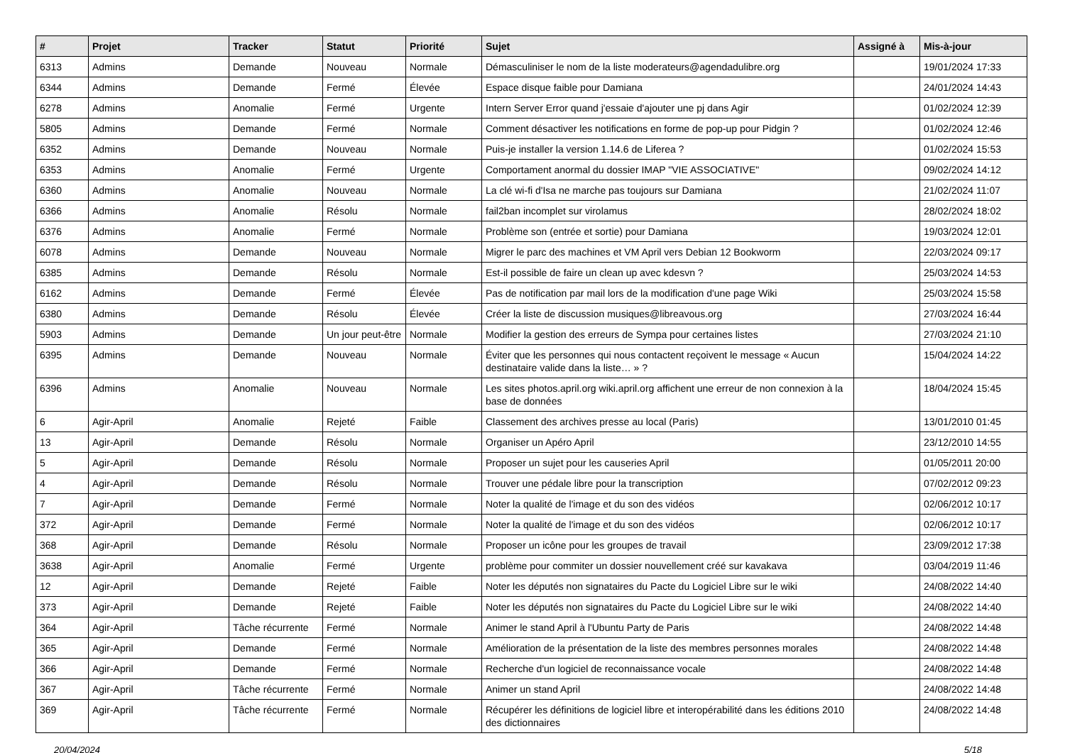| # | Projet | Tracker | Statut | Priorité | Sujet | Assigné à | Mis-à-jour |
| --- | --- | --- | --- | --- | --- | --- | --- |
| 6313 | Admins | Demande | Nouveau | Normale | Démasculiniser le nom de la liste moderateurs@agendadulibre.org | | 19/01/2024 17:33 |
| 6344 | Admins | Demande | Fermé | Élevée | Espace disque faible pour Damiana | | 24/01/2024 14:43 |
| 6278 | Admins | Anomalie | Fermé | Urgente | Intern Server Error quand j'essaie d'ajouter une pj dans Agir | | 01/02/2024 12:39 |
| 5805 | Admins | Demande | Fermé | Normale | Comment désactiver les notifications en forme de pop-up pour Pidgin ? | | 01/02/2024 12:46 |
| 6352 | Admins | Demande | Nouveau | Normale | Puis-je installer la version 1.14.6 de Liferea ? | | 01/02/2024 15:53 |
| 6353 | Admins | Anomalie | Fermé | Urgente | Comportament anormal du dossier IMAP "VIE ASSOCIATIVE" | | 09/02/2024 14:12 |
| 6360 | Admins | Anomalie | Nouveau | Normale | La clé wi-fi d'Isa ne marche pas toujours sur Damiana | | 21/02/2024 11:07 |
| 6366 | Admins | Anomalie | Résolu | Normale | fail2ban incomplet sur virolamus | | 28/02/2024 18:02 |
| 6376 | Admins | Anomalie | Fermé | Normale | Problème son (entrée et sortie) pour Damiana | | 19/03/2024 12:01 |
| 6078 | Admins | Demande | Nouveau | Normale | Migrer le parc des machines et VM April vers Debian 12 Bookworm | | 22/03/2024 09:17 |
| 6385 | Admins | Demande | Résolu | Normale | Est-il possible de faire un clean up avec kdesvn ? | | 25/03/2024 14:53 |
| 6162 | Admins | Demande | Fermé | Élevée | Pas de notification par mail lors de la modification d'une page Wiki | | 25/03/2024 15:58 |
| 6380 | Admins | Demande | Résolu | Élevée | Créer la liste de discussion musiques@libreavous.org | | 27/03/2024 16:44 |
| 5903 | Admins | Demande | Un jour peut-être | Normale | Modifier la gestion des erreurs de Sympa pour certaines listes | | 27/03/2024 21:10 |
| 6395 | Admins | Demande | Nouveau | Normale | Éviter que les personnes qui nous contactent reçoivent le message « Aucun destinataire valide dans la liste… » ? | | 15/04/2024 14:22 |
| 6396 | Admins | Anomalie | Nouveau | Normale | Les sites photos.april.org wiki.april.org affichent une erreur de non connexion à la base de données | | 18/04/2024 15:45 |
| 6 | Agir-April | Anomalie | Rejeté | Faible | Classement des archives presse au local (Paris) | | 13/01/2010 01:45 |
| 13 | Agir-April | Demande | Résolu | Normale | Organiser un Apéro April | | 23/12/2010 14:55 |
| 5 | Agir-April | Demande | Résolu | Normale | Proposer un sujet pour les causeries April | | 01/05/2011 20:00 |
| 4 | Agir-April | Demande | Résolu | Normale | Trouver une pédale libre pour la transcription | | 07/02/2012 09:23 |
| 7 | Agir-April | Demande | Fermé | Normale | Noter la qualité de l'image et du son des vidéos | | 02/06/2012 10:17 |
| 372 | Agir-April | Demande | Fermé | Normale | Noter la qualité de l'image et du son des vidéos | | 02/06/2012 10:17 |
| 368 | Agir-April | Demande | Résolu | Normale | Proposer un icône pour les groupes de travail | | 23/09/2012 17:38 |
| 3638 | Agir-April | Anomalie | Fermé | Urgente | problème pour commiter un dossier nouvellement créé sur kavakava | | 03/04/2019 11:46 |
| 12 | Agir-April | Demande | Rejeté | Faible | Noter les députés non signataires du Pacte du Logiciel Libre sur le wiki | | 24/08/2022 14:40 |
| 373 | Agir-April | Demande | Rejeté | Faible | Noter les députés non signataires du Pacte du Logiciel Libre sur le wiki | | 24/08/2022 14:40 |
| 364 | Agir-April | Tâche récurrente | Fermé | Normale | Animer le stand April à l'Ubuntu Party de Paris | | 24/08/2022 14:48 |
| 365 | Agir-April | Demande | Fermé | Normale | Amélioration de la présentation de la liste des membres personnes morales | | 24/08/2022 14:48 |
| 366 | Agir-April | Demande | Fermé | Normale | Recherche d'un logiciel de reconnaissance vocale | | 24/08/2022 14:48 |
| 367 | Agir-April | Tâche récurrente | Fermé | Normale | Animer un stand April | | 24/08/2022 14:48 |
| 369 | Agir-April | Tâche récurrente | Fermé | Normale | Récupérer les définitions de logiciel libre et interopérabilité dans les éditions 2010 des dictionnaires | | 24/08/2022 14:48 |
20/04/2024 5/18